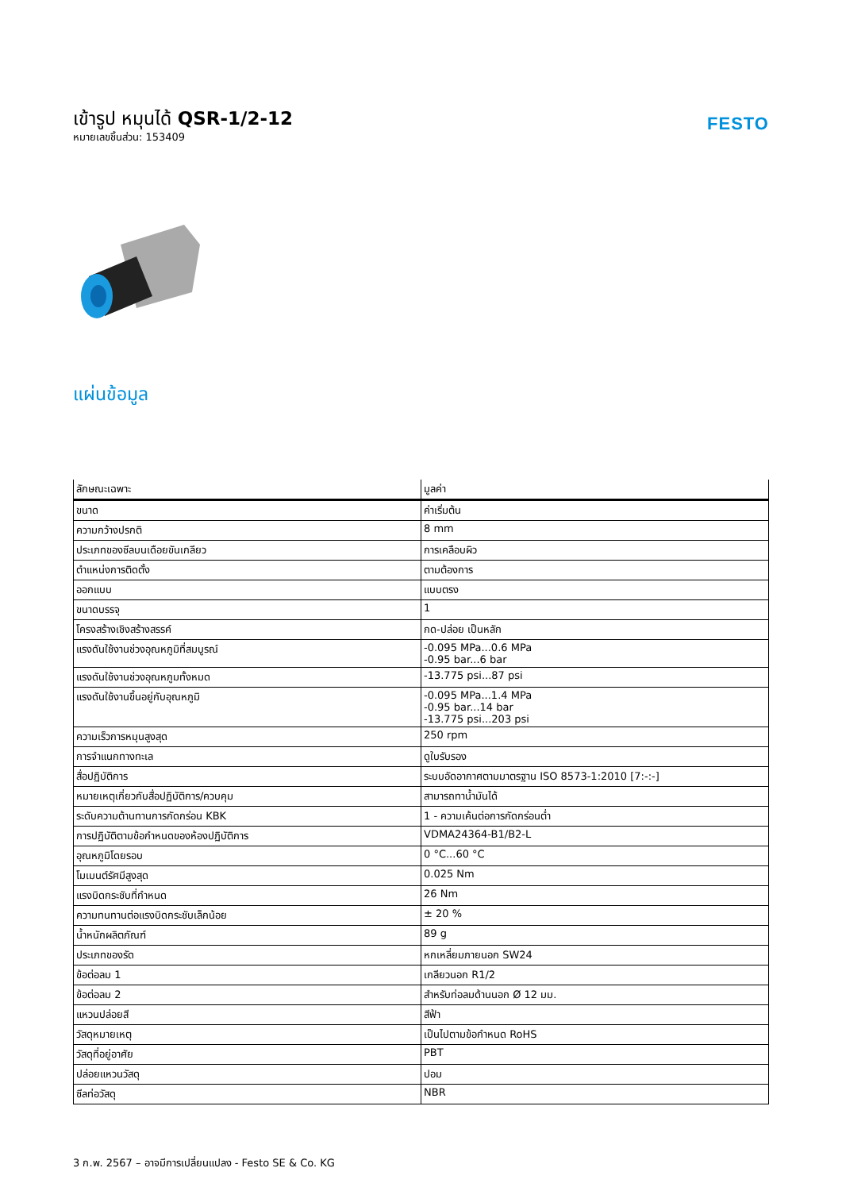เข้ารูป หมุนได้ QSR-1/2-12
หมายเลขชิ้นส่วน: 153409
FESTO
แผ่นข้อมูล
| ลักษณะเฉพาะ | มูลค่า |
| --- | --- |
| ขนาด | ค่าเริ่มต้น |
| ความกว้างปรกติ | 8 mm |
| ประเภทของซีลบนเดือยขันเกลียว | การเคลือบผิว |
| ตำแหน่งการติดตั้ง | ตามต้องการ |
| ออกแบบ | แบบตรง |
| ขนาดบรรจุ | 1 |
| โครงสร้างเชิงสร้างสรรค์ | กด-ปล่อย เป็นหลัก |
| แรงดันใช้งานช่วงอุณหภูมิที่สมบูรณ์ | -0.095 MPa...0.6 MPa -0.95 bar...6 bar |
| แรงดันใช้งานช่วงอุณหภูมทั้งหมด | -13.775 psi...87 psi |
| แรงดันใช้งานขึ้นอยู่กับอุณหภูมิ | -0.095 MPa...1.4 MPa -0.95 bar...14 bar -13.775 psi...203 psi |
| ความเร็วการหมุนสูงสุด | 250 rpm |
| การจำแนกทางทะเล | ดูใบรับรอง |
| สื่อปฏิบัติการ | ระบบอัดอากาศตามมาตรฐาน ISO 8573-1:2010 [7:-:-] |
| หมายเหตุเกี่ยวกับสื่อปฏิบัติการ/ควบคุม | สามารถทาน้ำมันได้ |
| ระดับความต้านทานการกัดกร่อน KBK | 1 - ความเค้นต่อการกัดกร่อนต่ำ |
| การปฏิบัติตามข้อกำหนดของห้องปฏิบัติการ | VDMA24364-B1/B2-L |
| อุณหภูมิโดยรอบ | 0 °C...60 °C |
| โมเมนต์รัศมีสูงสุด | 0.025 Nm |
| แรงบิดกระชับที่กำหนด | 26 Nm |
| ความทนทานต่อแรงบิดกระชับเล็กน้อย | ± 20 % |
| น้ำหนักผลิตภัณฑ์ | 89 g |
| ประเภทของรัด | หกเหลี่ยมภายนอก SW24 |
| ข้อต่อลม 1 | เกลียวนอก R1/2 |
| ข้อต่อลม 2 | สำหรับท่อลมด้านนอก Ø 12 มม. |
| แหวนปล่อยสี | สีฟ้า |
| วัสดุหมายเหตุ | เป็นไปตามข้อกำหนด RoHS |
| วัสดุที่อยู่อาศัย | PBT |
| ปล่อยแหวนวัสดุ | ปอม |
| ซีลท่อวัสดุ | NBR |
3 ก.พ. 2567 – อาจมีการเปลี่ยนแปลง - Festo SE & Co. KG